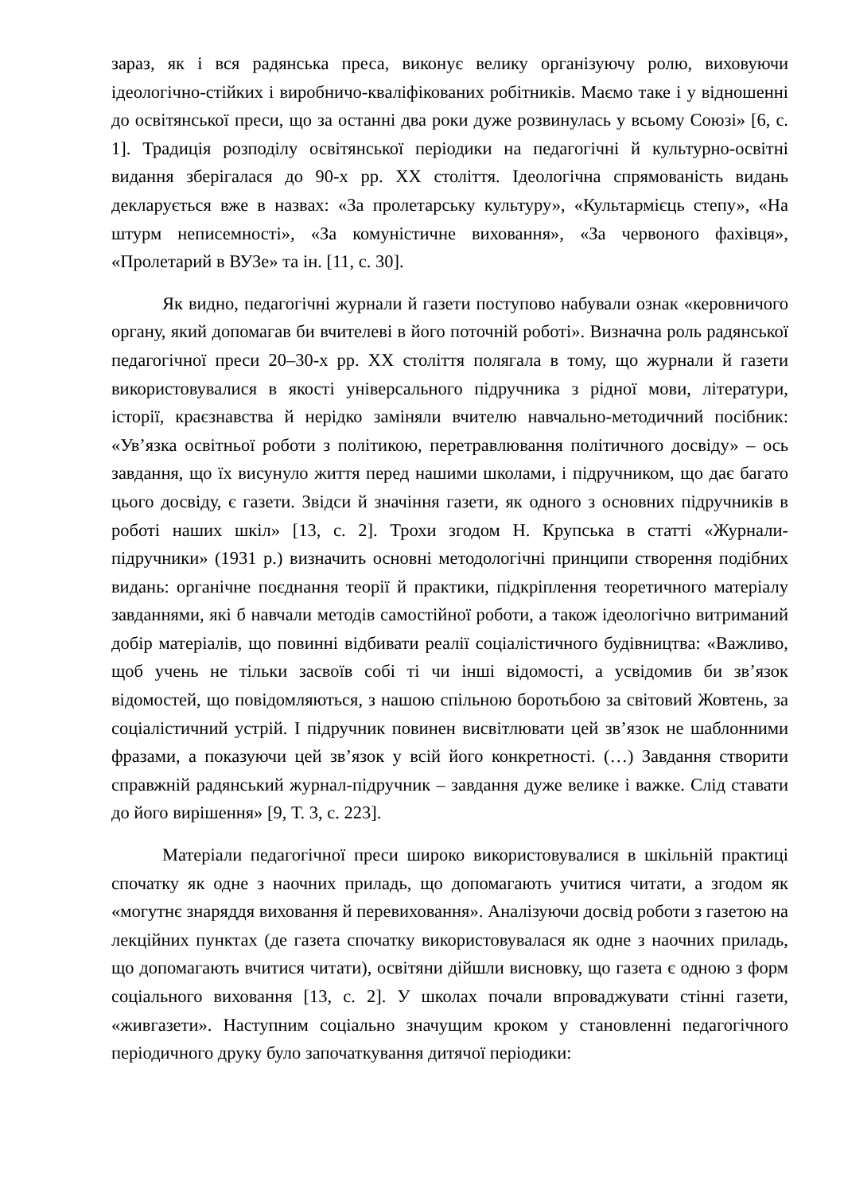зараз, як і вся радянська преса, виконує велику організуючу ролю, виховуючи ідеологічно-стійких і виробничо-кваліфікованих робітників. Маємо таке і у відношенні до освітянської преси, що за останні два роки дуже розвинулась у всьому Союзі» [6, с. 1]. Традиція розподілу освітянської періодики на педагогічні й культурно-освітні видання зберігалася до 90-х рр. ХХ століття. Ідеологічна спрямованість видань декларується вже в назвах: «За пролетарську культуру», «Культармієць степу», «На штурм неписемності», «За комуністичне виховання», «За червоного фахівця», «Пролетарий в ВУЗе» та ін. [11, с. 30].
Як видно, педагогічні журнали й газети поступово набували ознак «керовничого органу, який допомагав би вчителеві в його поточній роботі». Визначна роль радянської педагогічної преси 20–30-х рр. ХХ століття полягала в тому, що журнали й газети використовувалися в якості універсального підручника з рідної мови, літератури, історії, краєзнавства й нерідко заміняли вчителю навчально-методичний посібник: «Ув’язка освітньої роботи з політикою, перетравлювання політичного досвіду» – ось завдання, що їх висунуло життя перед нашими школами, і підручником, що дає багато цього досвіду, є газети. Звідси й значіння газети, як одного з основних підручників в роботі наших шкіл» [13, с. 2]. Трохи згодом Н. Крупська в статті «Журнали-підручники» (1931 р.) визначить основні методологічні принципи створення подібних видань: органічне поєднання теорії й практики, підкріплення теоретичного матеріалу завданнями, які б навчали методів самостійної роботи, а також ідеологічно витриманий добір матеріалів, що повинні відбивати реалії соціалістичного будівництва: «Важливо, щоб учень не тільки засвоїв собі ті чи інші відомості, а усвідомив би зв’язок відомостей, що повідомляються, з нашою спільною боротьбою за світовий Жовтень, за соціалістичний устрій. І підручник повинен висвітлювати цей зв’язок не шаблонними фразами, а показуючи цей зв’язок у всій його конкретності. (…) Завдання створити справжній радянський журнал-підручник – завдання дуже велике і важке. Слід ставати до його вирішення» [9, Т. 3, с. 223].
Матеріали педагогічної преси широко використовувалися в шкільній практиці спочатку як одне з наочних приладь, що допомагають учитися читати, а згодом як «могутнє знаряддя виховання й перевиховання». Аналізуючи досвід роботи з газетою на лекційних пунктах (де газета спочатку використовувалася як одне з наочних приладь, що допомагають вчитися читати), освітяни дійшли висновку, що газета є одною з форм соціального виховання [13, с. 2]. У школах почали впроваджувати стінні газети, «живгазети». Наступним соціально значущим кроком у становленні педагогічного періодичного друку було започаткування дитячої періодики: